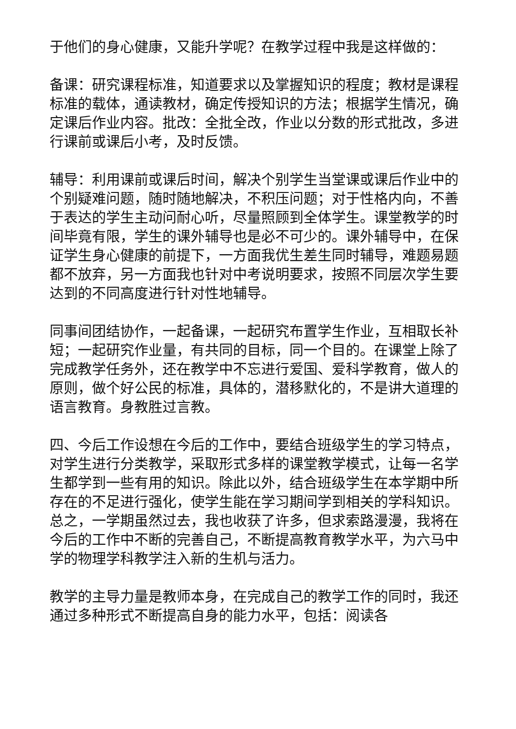于他们的身心健康，又能升学呢？在教学过程中我是这样做的：
备课：研究课程标准，知道要求以及掌握知识的程度；教材是课程标准的载体，通读教材，确定传授知识的方法；根据学生情况，确定课后作业内容。批改：全批全改，作业以分数的形式批改，多进行课前或课后小考，及时反馈。
辅导：利用课前或课后时间，解决个别学生当堂课或课后作业中的个别疑难问题，随时随地解决，不积压问题；对于性格内向，不善于表达的学生主动问耐心听，尽量照顾到全体学生。课堂教学的时间毕竟有限，学生的课外辅导也是必不可少的。课外辅导中，在保证学生身心健康的前提下，一方面我优生差生同时辅导，难题易题都不放弃，另一方面我也针对中考说明要求，按照不同层次学生要达到的不同高度进行针对性地辅导。
同事间团结协作，一起备课，一起研究布置学生作业，互相取长补短；一起研究作业量，有共同的目标，同一个目的。在课堂上除了完成教学任务外，还在教学中不忘进行爱国、爱科学教育，做人的原则，做个好公民的标准，具体的，潜移默化的，不是讲大道理的语言教育。身教胜过言教。
四、今后工作设想在今后的工作中，要结合班级学生的学习特点，对学生进行分类教学，采取形式多样的课堂教学模式，让每一名学生都学到一些有用的知识。除此以外，结合班级学生在本学期中所存在的不足进行强化，使学生能在学习期间学到相关的学科知识。总之，一学期虽然过去，我也收获了许多，但求索路漫漫，我将在今后的工作中不断的完善自己，不断提高教育教学水平，为六马中学的物理学科教学注入新的生机与活力。
教学的主导力量是教师本身，在完成自己的教学工作的同时，我还通过多种形式不断提高自身的能力水平，包括：阅读各